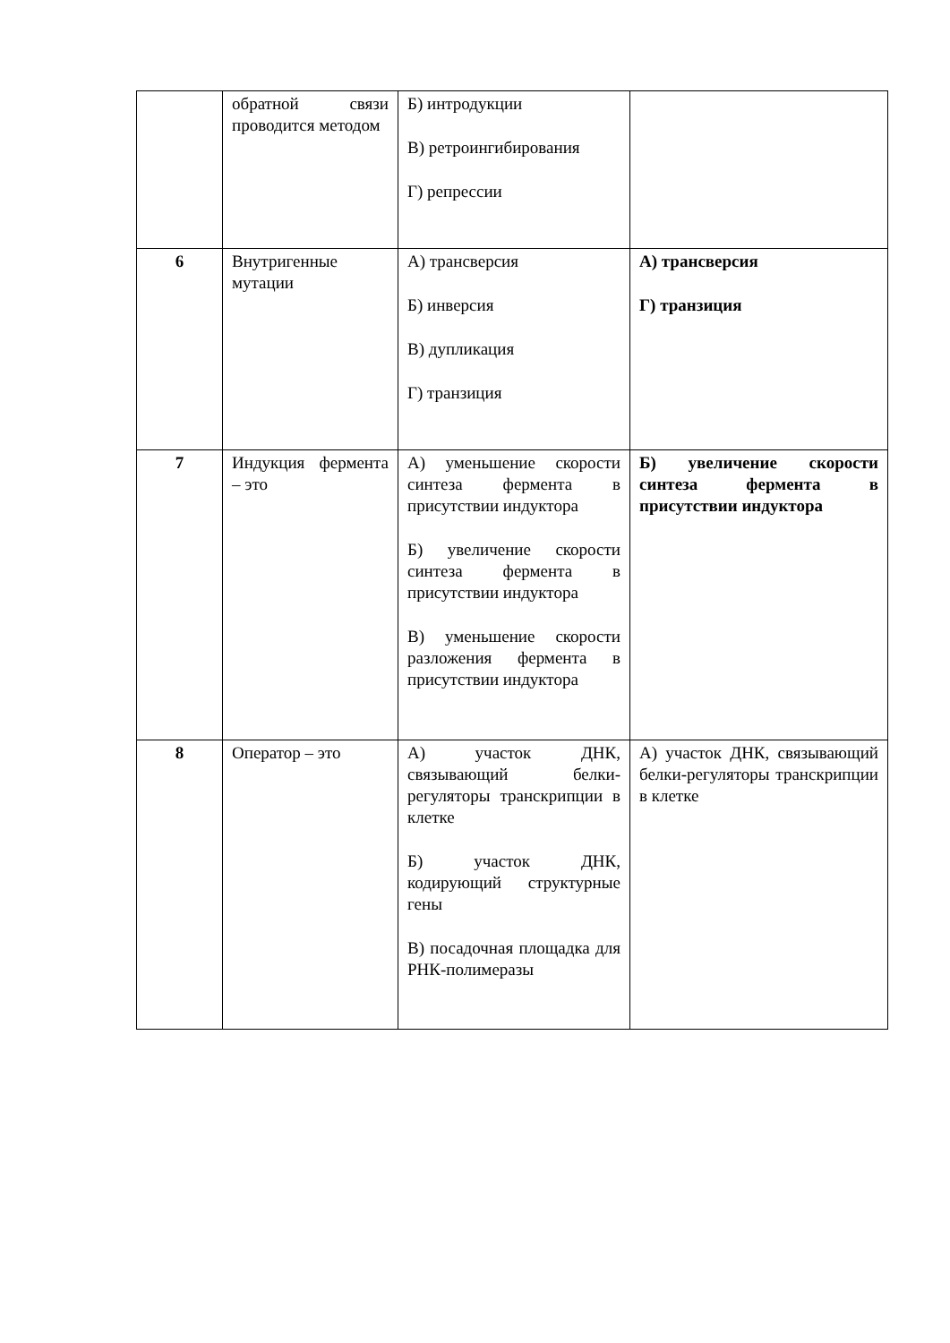| | обратной связи проводится методом | Б) интродукции В) ретроингибирования Г) репрессии | |
| 6 | Внутригенные мутации | А) трансверсия Б) инверсия В) дупликация Г) транзиция | А) трансверсия Г) транзиция |
| 7 | Индукция фермента – это | А) уменьшение скорости синтеза фермента в присутствии индуктора Б) увеличение скорости синтеза фермента в присутствии индуктора В) уменьшение скорости разложения фермента в присутствии индуктора | Б) увеличение скорости синтеза фермента в присутствии индуктора |
| 8 | Оператор – это | А) участок ДНК, связывающий белки-регуляторы транскрипции в клетке Б) участок ДНК, кодирующий структурные гены В) посадочная площадка для РНК-полимеразы | А) участок ДНК, связывающий белки-регуляторы транскрипции в клетке |